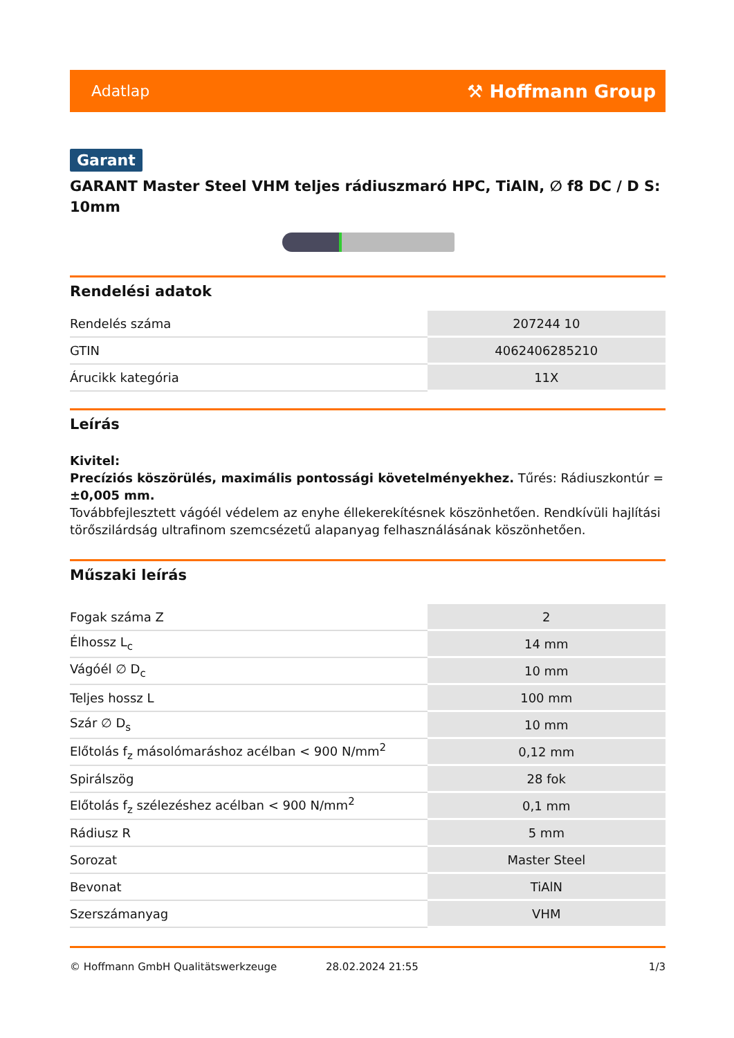Adatlap ⚒ Hoffmann Group
Garant
GARANT Master Steel VHM teljes rádiuszmaró HPC, TiAlN, ∅ f8 DC / D S: 10mm
Rendelési adatok
| Rendelés száma | 207244 10 |
| GTIN | 4062406285210 |
| Árucikk kategória | 11X |
Leírás
Kivitel:
Precíziós köszörülés, maximális pontossági követelményekhez. Tűrés: Rádiuszkontúr = ±0,005 mm.
Továbbfejlesztett vágóél védelem az enyhe éllekerekítésnek köszönhetően. Rendkívüli hajlítási törőszilárdság ultrafinom szemcsézetű alapanyag felhasználásának köszönhetően.
Műszaki leírás
| Fogak száma Z | 2 |
| Élhossz L<sub>c</sub> | 14 mm |
| Vágóél ∅ D<sub>c</sub> | 10 mm |
| Teljes hossz L | 100 mm |
| Szár ∅ D<sub>s</sub> | 10 mm |
| Előtolás f<sub>z</sub> másolómaráshoz acélban < 900 N/mm<sup>2</sup> | 0,12 mm |
| Spirálszög | 28 fok |
| Előtolás f<sub>z</sub> szélezéshez acélban < 900 N/mm<sup>2</sup> | 0,1 mm |
| Rádiusz R | 5 mm |
| Sorozat | Master Steel |
| Bevonat | TiAlN |
| Szerszámanyag | VHM |
© Hoffmann GmbH Qualitätswerkzeuge 28.02.2024 21:55 1/3